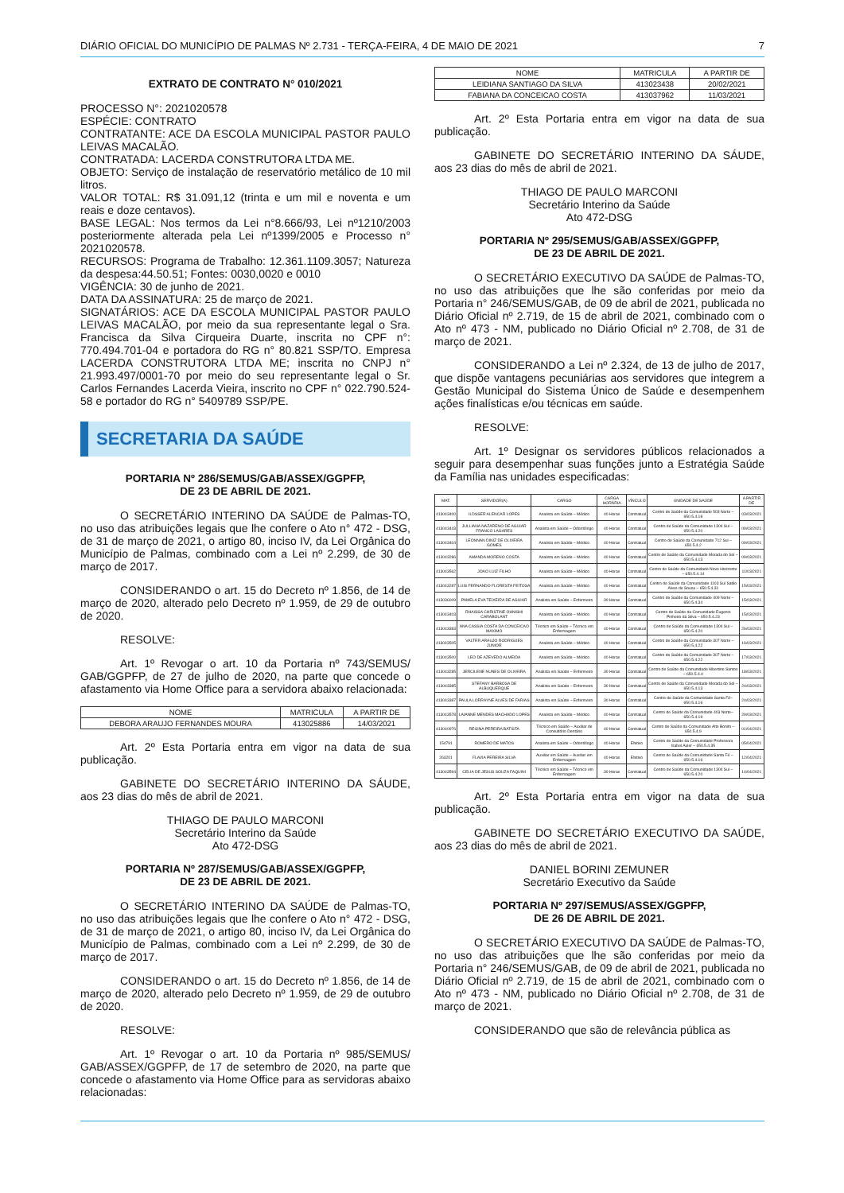DIÁRIO OFICIAL DO MUNICÍPIO DE PALMAS Nº 2.731 - TERÇA-FEIRA, 4 DE MAIO DE 2021 7
EXTRATO DE CONTRATO N° 010/2021
PROCESSO N°: 2021020578
ESPÉCIE: CONTRATO
CONTRATANTE: ACE DA ESCOLA MUNICIPAL PASTOR PAULO LEIVAS MACALÃO.
CONTRATADA: LACERDA CONSTRUTORA LTDA ME.
OBJETO: Serviço de instalação de reservatório metálico de 10 mil litros.
VALOR TOTAL: R$ 31.091,12 (trinta e um mil e noventa e um reais e doze centavos).
BASE LEGAL: Nos termos da Lei n°8.666/93, Lei nº1210/2003 posteriormente alterada pela Lei nº1399/2005 e Processo n° 2021020578.
RECURSOS: Programa de Trabalho: 12.361.1109.3057; Natureza da despesa:44.50.51; Fontes: 0030,0020 e 0010
VIGÊNCIA: 30 de junho de 2021.
DATA DA ASSINATURA: 25 de março de 2021.
SIGNATÁRIOS: ACE DA ESCOLA MUNICIPAL PASTOR PAULO LEIVAS MACALÃO, por meio da sua representante legal o Sra. Francisca da Silva Cirqueira Duarte, inscrita no CPF n°: 770.494.701-04 e portadora do RG n° 80.821 SSP/TO. Empresa LACERDA CONSTRUTORA LTDA ME; inscrita no CNPJ n° 21.993.497/0001-70 por meio do seu representante legal o Sr. Carlos Fernandes Lacerda Vieira, inscrito no CPF n° 022.790.524-58 e portador do RG n° 5409789 SSP/PE.
SECRETARIA DA SAÚDE
PORTARIA Nº 286/SEMUS/GAB/ASSEX/GGPFP,
DE 23 DE ABRIL DE 2021.
O SECRETÁRIO INTERINO DA SAÚDE de Palmas-TO, no uso das atribuições legais que lhe confere o Ato n° 472 - DSG, de 31 de março de 2021, o artigo 80, inciso IV, da Lei Orgânica do Município de Palmas, combinado com a Lei nº 2.299, de 30 de março de 2017.
CONSIDERANDO o art. 15 do Decreto nº 1.856, de 14 de março de 2020, alterado pelo Decreto nº 1.959, de 29 de outubro de 2020.
RESOLVE:
Art. 1º Revogar o art. 10 da Portaria nº 743/SEMUS/ GAB/GGPFP, de 27 de julho de 2020, na parte que concede o afastamento via Home Office para a servidora abaixo relacionada:
| NOME | MATRICULA | A PARTIR DE |
| --- | --- | --- |
| DEBORA ARAUJO FERNANDES MOURA | 413025886 | 14/03/2021 |
Art. 2º Esta Portaria entra em vigor na data de sua publicação.
GABINETE DO SECRETÁRIO INTERINO DA SÁUDE, aos 23 dias do mês de abril de 2021.
THIAGO DE PAULO MARCONI
Secretário Interino da Saúde
Ato 472-DSG
PORTARIA Nº 287/SEMUS/GAB/ASSEX/GGPFP,
DE 23 DE ABRIL DE 2021.
O SECRETÁRIO INTERINO DA SAÚDE de Palmas-TO, no uso das atribuições legais que lhe confere o Ato n° 472 - DSG, de 31 de março de 2021, o artigo 80, inciso IV, da Lei Orgânica do Município de Palmas, combinado com a Lei nº 2.299, de 30 de março de 2017.
CONSIDERANDO o art. 15 do Decreto nº 1.856, de 14 de março de 2020, alterado pelo Decreto nº 1.959, de 29 de outubro de 2020.
RESOLVE:
Art. 1º Revogar o art. 10 da Portaria nº 985/SEMUS/ GAB/ASSEX/GGPFP, de 17 de setembro de 2020, na parte que concede o afastamento via Home Office para as servidoras abaixo relacionadas:
| NOME | MATRICULA | A PARTIR DE |
| --- | --- | --- |
| LEIDIANA SANTIAGO DA SILVA | 413023438 | 20/02/2021 |
| FABIANA DA CONCEICAO COSTA | 413037962 | 11/03/2021 |
Art. 2º Esta Portaria entra em vigor na data de sua publicação.
GABINETE DO SECRETÁRIO INTERINO DA SÁUDE, aos 23 dias do mês de abril de 2021.
THIAGO DE PAULO MARCONI
Secretário Interino da Saúde
Ato 472-DSG
PORTARIA Nº 295/SEMUS/GAB/ASSEX/GGPFP,
DE 23 DE ABRIL DE 2021.
O SECRETÁRIO EXECUTIVO DA SAÚDE de Palmas-TO, no uso das atribuições que lhe são conferidas por meio da Portaria n° 246/SEMUS/GAB, de 09 de abril de 2021, publicada no Diário Oficial nº 2.719, de 15 de abril de 2021, combinado com o Ato nº 473 - NM, publicado no Diário Oficial nº 2.708, de 31 de março de 2021.
CONSIDERANDO a Lei nº 2.324, de 13 de julho de 2017, que dispõe vantagens pecuniárias aos servidores que integrem a Gestão Municipal do Sistema Único de Saúde e desempenhem ações finalísticas e/ou técnicas em saúde.
RESOLVE:
Art. 1º Designar os servidores públicos relacionados a seguir para desempenhar suas funções junto a Estratégia Saúde da Família nas unidades especificadas:
| MAT. | SERVIDOR(A) | CARGO | CARGA HORÁRIA | VÍNCULO | UNIDADE DE SAÚDE | A PARTIR DE |
| --- | --- | --- | --- | --- | --- | --- |
| 413043400 | ILDSSER ALENCAR LOPES | Analista em Saúde – Médico | 40 Horas | Contratual | Centro de Saúde da Comunidade 503 Norte – 650.5.4.18 | 03/03/2021 |
| 413043443 | JULLIANA NAZARENO DE AGUIAR FRANCO LAGARES | Analista em Saúde – Odontólogo | 40 Horas | Contratual | Centro de Saúde da Comunidade 1304 Sul – 650.5.4.20 | 09/03/2021 |
| 413043404 | LEONNAN DINIZ DE OLIVEIRA GOMES | Analista em Saúde – Médico | 40 Horas | Contratual | Centro de Saúde da Comunidade 712 Sul – 650.5.4.2 | 09/03/2021 |
| 413043286 | AMANDA MORENO COSTA | Analista em Saúde – Médico | 40 Horas | Contratual | Centro de Saúde da Comunidade Morada do Sol – 650.5.4.13 | 09/03/2021 |
| 413043562 | JOAO LUIZ FILHO | Analista em Saúde – Médico | 40 Horas | Contratual | Centro de Saúde da Comunidade Novo Horizonte – 650.5.4.14 | 11/03/2021 |
| 413043287 | LUIS FERNANDO FLORESTA FEITOSA | Analista em Saúde – Médico | 40 Horas | Contratual | Centro de Saúde da Comunidade 1103 Sul Satilo Alves de Sousa – 650.5.4.31 | 15/03/2021 |
| 413036009 | PAMELA EVA TEIXEIRA DE AGUIAR | Analista em Saúde – Enfermeiro | 30 Horas | Contratual | Centro de Saúde da Comunidade 409 Norte – 650.5.4.34 | 15/03/2021 |
| 413043403 | RHAISSA CHRISTINE OHNISHI CARABOLANT | Analista em Saúde – Médico | 40 Horas | Contratual | Centro de Saúde da Comunidade Eugenio Pinheiro da Silva – 650.5.4.23 | 15/03/2021 |
| 413043383 | ANA CASSIA COSTA DA CONCEICAO MAXIMO | Técnico em Saúde – Técnico em Enfermagem | 40 Horas | Contratual | Centro de Saúde da Comunidade 1304 Sul – 650.5.4.20 | 26/03/2021 |
| 413043505 | VALTER ARAUJO RODRIGUES JUNIOR | Analista em Saúde – Médico | 40 Horas | Contratual | Centro de Saúde da Comunidade 307 Norte – 650.5.4.22 | 16/03/2021 |
| 413043500 | LEO DE AZEVEDO ALMEIDA | Analista em Saúde – Médico | 40 Horas | Contratual | Centro de Saúde da Comunidade 307 Norte – 650.5.4.22 | 17/03/2021 |
| 413043285 | JERCILENE NUNES DE OLIVEIRA | Analista em Saúde – Enfermeiro | 30 Horas | Contratual | Centro de Saúde da Comunidade Albertino Santos – 650.5.4.4 | 18/03/2021 |
| 413043385 | STEFANY BARBOSA DE ALBUQUERQUE | Analista em Saúde – Enfermeiro | 30 Horas | Contratual | Centro de Saúde da Comunidade Morada do Sol – 650.5.4.13 | 24/03/2021 |
| 413043387 | PAULA LORRAYNE ALVES DE FARIAS | Analista em Saúde – Enfermeiro | 30 Horas | Contratual | Centro de Saúde da Comunidade Santa Fé– 650.5.4.16 | 24/03/2021 |
| 413043578 | LAIANNE MENDES MACHADO LOPES | Analista em Saúde – Médico | 40 Horas | Contratual | Centro de Saúde da Comunidade 403 Norte– 650.5.4.19 | 29/03/2021 |
| 413040976 | REGINA PEREIRA BATISTA | Técnico em Saúde – Auxiliar de Consultório Dentário | 40 Horas | Contratual | Centro de Saúde da Comunidade Alto Bonito – 650.5.4.9 | 01/04/2021 |
| 154791 | ROMERO DE MATOS | Analista em Saúde – Odontólogo | 40 Horas | Efetivo | Centro de Saúde da Comunidade Professora Isabel Auler – 650.5.4.35 | 05/04/2021 |
| 263201 | FLAVIA PEREIRA SILVA | Auxiliar em Saúde – Auxiliar em Enfermagem | 40 Horas | Efetivo | Centro de Saúde da Comunidade Santa Fé – 650.5.4.16 | 12/04/2021 |
| 413043594 | CELIA DE JESUS SOUZA FAQUINI | Técnico em Saúde – Técnico em Enfermagem | 30 Horas | Contratual | Centro de Saúde da Comunidade 1304 Sul – 650.5.4.20 | 14/04/2021 |
Art. 2º Esta Portaria entra em vigor na data de sua publicação.
GABINETE DO SECRETÁRIO EXECUTIVO DA SAÚDE, aos 23 dias do mês de abril de 2021.
DANIEL BORINI ZEMUNER
Secretário Executivo da Saúde
PORTARIA Nº 297/SEMUS/ASSEX/GGPFP,
DE 26 DE ABRIL DE 2021.
O SECRETÁRIO EXECUTIVO DA SAÚDE de Palmas-TO, no uso das atribuições que lhe são conferidas por meio da Portaria n° 246/SEMUS/GAB, de 09 de abril de 2021, publicada no Diário Oficial nº 2.719, de 15 de abril de 2021, combinado com o Ato nº 473 - NM, publicado no Diário Oficial nº 2.708, de 31 de março de 2021.
CONSIDERANDO que são de relevância pública as